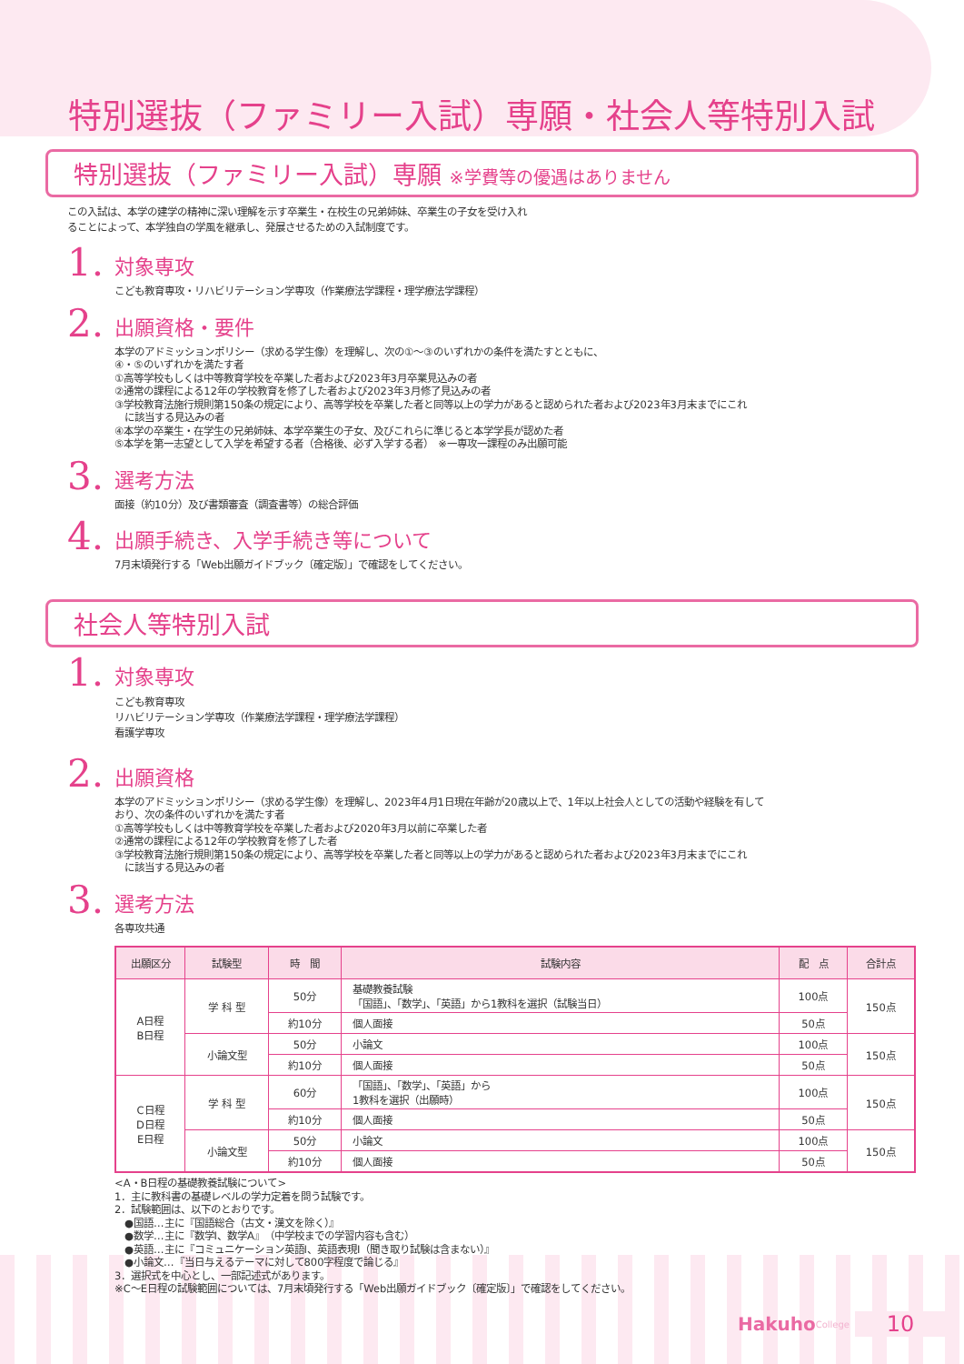特別選抜（ファミリー入試）専願・社会人等特別入試
特別選抜（ファミリー入試）専願 ※学費等の優遇はありません
この入試は、本学の建学の精神に深い理解を示す卒業生・在校生の兄弟姉妹、卒業生の子女を受け入れ
ることによって、本学独自の学風を継承し、発展させるための入試制度です。
1.
対象専攻
こども教育専攻・リハビリテーション学専攻（作業療法学課程・理学療法学課程）
2.
出願資格・要件
本学のアドミッションポリシー（求める学生像）を理解し、次の①〜③のいずれかの条件を満たすとともに、
④・⑤のいずれかを満たす者
①高等学校もしくは中等教育学校を卒業した者および2023年3月卒業見込みの者
②通常の課程による12年の学校教育を修了した者および2023年3月修了見込みの者
③学校教育法施行規則第150条の規定により、高等学校を卒業した者と同等以上の学力があると認められた者および2023年3月末までにこれ
　に該当する見込みの者
④本学の卒業生・在学生の兄弟姉妹、本学卒業生の子女、及びこれらに準じると本学学長が認めた者
⑤本学を第一志望として入学を希望する者（合格後、必ず入学する者）　※一専攻一課程のみ出願可能
3.
選考方法
面接（約10分）及び書類審査（調査書等）の総合評価
4.
出願手続き、入学手続き等について
7月末頃発行する「Web出願ガイドブック〔確定版〕」で確認をしてください。
社会人等特別入試
1.
対象専攻
こども教育専攻
リハビリテーション学専攻（作業療法学課程・理学療法学課程）
看護学専攻
2.
出願資格
本学のアドミッションポリシー（求める学生像）を理解し、2023年4月1日現在年齢が20歳以上で、1年以上社会人としての活動や経験を有して
おり、次の条件のいずれかを満たす者
①高等学校もしくは中等教育学校を卒業した者および2020年3月以前に卒業した者
②通常の課程による12年の学校教育を修了した者
③学校教育法施行規則第150条の規定により、高等学校を卒業した者と同等以上の学力があると認められた者および2023年3月末までにこれ
　に該当する見込みの者
3.
選考方法
各専攻共通
| 出願区分 | 試験型 | 時 間 | 試験内容 | 配 点 | 合計点 |
| --- | --- | --- | --- | --- | --- |
| A日程 B日程 | 学 科 型 | 50分 | 基礎教養試験 「国語」、「数学」、「英語」から1教科を選択（試験当日） | 100点 | 150点 |
| | | 約10分 | 個人面接 | 50点 | |
| | 小論文型 | 50分 | 小論文 | 100点 | 150点 |
| | | 約10分 | 個人面接 | 50点 | |
| C日程 D日程 E日程 | 学 科 型 | 60分 | 「国語」、「数学」、「英語」から 1教科を選択（出願時） | 100点 | 150点 |
| | | 約10分 | 個人面接 | 50点 | |
| | 小論文型 | 50分 | 小論文 | 100点 | 150点 |
| | | 約10分 | 個人面接 | 50点 | |
<A・B日程の基礎教養試験について>
1．主に教科書の基礎レベルの学力定着を問う試験です。
2．試験範囲は、以下のとおりです。
　●国語…主に『国語総合（古文・漢文を除く）』
　●数学…主に『数学I、数学A』（中学校までの学習内容も含む）
　●英語…主に『コミュニケーション英語I、英語表現I（聞き取り試験は含まない）』
　●小論文…『当日与えるテーマに対して800字程度で論じる』
3．選択式を中心とし、一部記述式があります。
※C〜E日程の試験範囲については、7月末頃発行する「Web出願ガイドブック〔確定版〕」で確認をしてください。
Hakuho College 10